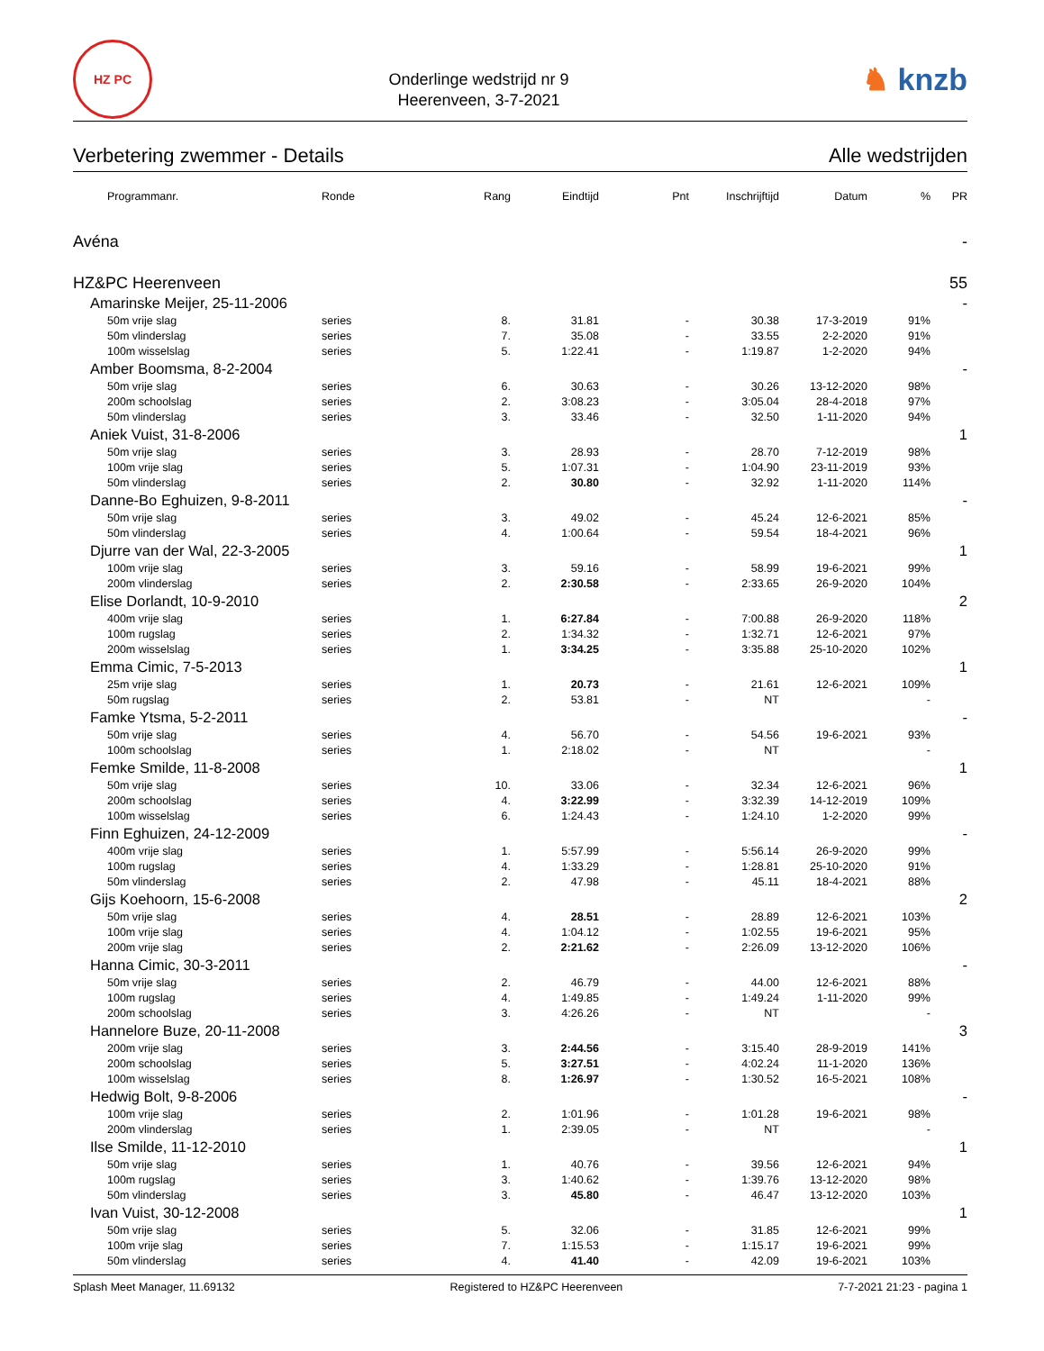HZ PC
Onderlinge wedstrijd nr 9
Heerenveen, 3-7-2021
♞ knzb
Verbetering zwemmer - Details Alle wedstrijden
| Programmanr. | Ronde | Rang | Eindtijd | Pnt | Inschrijftijd | Datum | % | PR |
| --- | --- | --- | --- | --- | --- | --- | --- | --- |
| Avéna | | | | | | | | - |
| HZ&PC Heerenveen | | | | | | | | 55 |
| Amarinske Meijer, 25-11-2006 | | | | | | | | - |
| 50m vrije slag | series | 8. | 31.81 | - | 30.38 | 17-3-2019 | 91% | |
| 50m vlinderslag | series | 7. | 35.08 | - | 33.55 | 2-2-2020 | 91% | |
| 100m wisselslag | series | 5. | 1:22.41 | - | 1:19.87 | 1-2-2020 | 94% | |
| Amber Boomsma, 8-2-2004 | | | | | | | | - |
| 50m vrije slag | series | 6. | 30.63 | - | 30.26 | 13-12-2020 | 98% | |
| 200m schoolslag | series | 2. | 3:08.23 | - | 3:05.04 | 28-4-2018 | 97% | |
| 50m vlinderslag | series | 3. | 33.46 | - | 32.50 | 1-11-2020 | 94% | |
| Aniek Vuist, 31-8-2006 | | | | | | | | 1 |
| 50m vrije slag | series | 3. | 28.93 | - | 28.70 | 7-12-2019 | 98% | |
| 100m vrije slag | series | 5. | 1:07.31 | - | 1:04.90 | 23-11-2019 | 93% | |
| 50m vlinderslag | series | 2. | 30.80 | - | 32.92 | 1-11-2020 | 114% | |
| Danne-Bo Eghuizen, 9-8-2011 | | | | | | | | - |
| 50m vrije slag | series | 3. | 49.02 | - | 45.24 | 12-6-2021 | 85% | |
| 50m vlinderslag | series | 4. | 1:00.64 | - | 59.54 | 18-4-2021 | 96% | |
| Djurre van der Wal, 22-3-2005 | | | | | | | | 1 |
| 100m vrije slag | series | 3. | 59.16 | - | 58.99 | 19-6-2021 | 99% | |
| 200m vlinderslag | series | 2. | 2:30.58 | - | 2:33.65 | 26-9-2020 | 104% | |
| Elise Dorlandt, 10-9-2010 | | | | | | | | 2 |
| 400m vrije slag | series | 1. | 6:27.84 | - | 7:00.88 | 26-9-2020 | 118% | |
| 100m rugslag | series | 2. | 1:34.32 | - | 1:32.71 | 12-6-2021 | 97% | |
| 200m wisselslag | series | 1. | 3:34.25 | - | 3:35.88 | 25-10-2020 | 102% | |
| Emma Cimic, 7-5-2013 | | | | | | | | 1 |
| 25m vrije slag | series | 1. | 20.73 | - | 21.61 | 12-6-2021 | 109% | |
| 50m rugslag | series | 2. | 53.81 | - | NT | | - | |
| Famke Ytsma, 5-2-2011 | | | | | | | | - |
| 50m vrije slag | series | 4. | 56.70 | - | 54.56 | 19-6-2021 | 93% | |
| 100m schoolslag | series | 1. | 2:18.02 | - | NT | | - | |
| Femke Smilde, 11-8-2008 | | | | | | | | 1 |
| 50m vrije slag | series | 10. | 33.06 | - | 32.34 | 12-6-2021 | 96% | |
| 200m schoolslag | series | 4. | 3:22.99 | - | 3:32.39 | 14-12-2019 | 109% | |
| 100m wisselslag | series | 6. | 1:24.43 | - | 1:24.10 | 1-2-2020 | 99% | |
| Finn Eghuizen, 24-12-2009 | | | | | | | | - |
| 400m vrije slag | series | 1. | 5:57.99 | - | 5:56.14 | 26-9-2020 | 99% | |
| 100m rugslag | series | 4. | 1:33.29 | - | 1:28.81 | 25-10-2020 | 91% | |
| 50m vlinderslag | series | 2. | 47.98 | - | 45.11 | 18-4-2021 | 88% | |
| Gijs Koehoorn, 15-6-2008 | | | | | | | | 2 |
| 50m vrije slag | series | 4. | 28.51 | - | 28.89 | 12-6-2021 | 103% | |
| 100m vrije slag | series | 4. | 1:04.12 | - | 1:02.55 | 19-6-2021 | 95% | |
| 200m vrije slag | series | 2. | 2:21.62 | - | 2:26.09 | 13-12-2020 | 106% | |
| Hanna Cimic, 30-3-2011 | | | | | | | | - |
| 50m vrije slag | series | 2. | 46.79 | - | 44.00 | 12-6-2021 | 88% | |
| 100m rugslag | series | 4. | 1:49.85 | - | 1:49.24 | 1-11-2020 | 99% | |
| 200m schoolslag | series | 3. | 4:26.26 | - | NT | | - | |
| Hannelore Buze, 20-11-2008 | | | | | | | | 3 |
| 200m vrije slag | series | 3. | 2:44.56 | - | 3:15.40 | 28-9-2019 | 141% | |
| 200m schoolslag | series | 5. | 3:27.51 | - | 4:02.24 | 11-1-2020 | 136% | |
| 100m wisselslag | series | 8. | 1:26.97 | - | 1:30.52 | 16-5-2021 | 108% | |
| Hedwig Bolt, 9-8-2006 | | | | | | | | - |
| 100m vrije slag | series | 2. | 1:01.96 | - | 1:01.28 | 19-6-2021 | 98% | |
| 200m vlinderslag | series | 1. | 2:39.05 | - | NT | | - | |
| Ilse Smilde, 11-12-2010 | | | | | | | | 1 |
| 50m vrije slag | series | 1. | 40.76 | - | 39.56 | 12-6-2021 | 94% | |
| 100m rugslag | series | 3. | 1:40.62 | - | 1:39.76 | 13-12-2020 | 98% | |
| 50m vlinderslag | series | 3. | 45.80 | - | 46.47 | 13-12-2020 | 103% | |
| Ivan Vuist, 30-12-2008 | | | | | | | | 1 |
| 50m vrije slag | series | 5. | 32.06 | - | 31.85 | 12-6-2021 | 99% | |
| 100m vrije slag | series | 7. | 1:15.53 | - | 1:15.17 | 19-6-2021 | 99% | |
| 50m vlinderslag | series | 4. | 41.40 | - | 42.09 | 19-6-2021 | 103% | |
Splash Meet Manager, 11.69132 Registered to HZ&PC Heerenveen 7-7-2021 21:23 - pagina 1